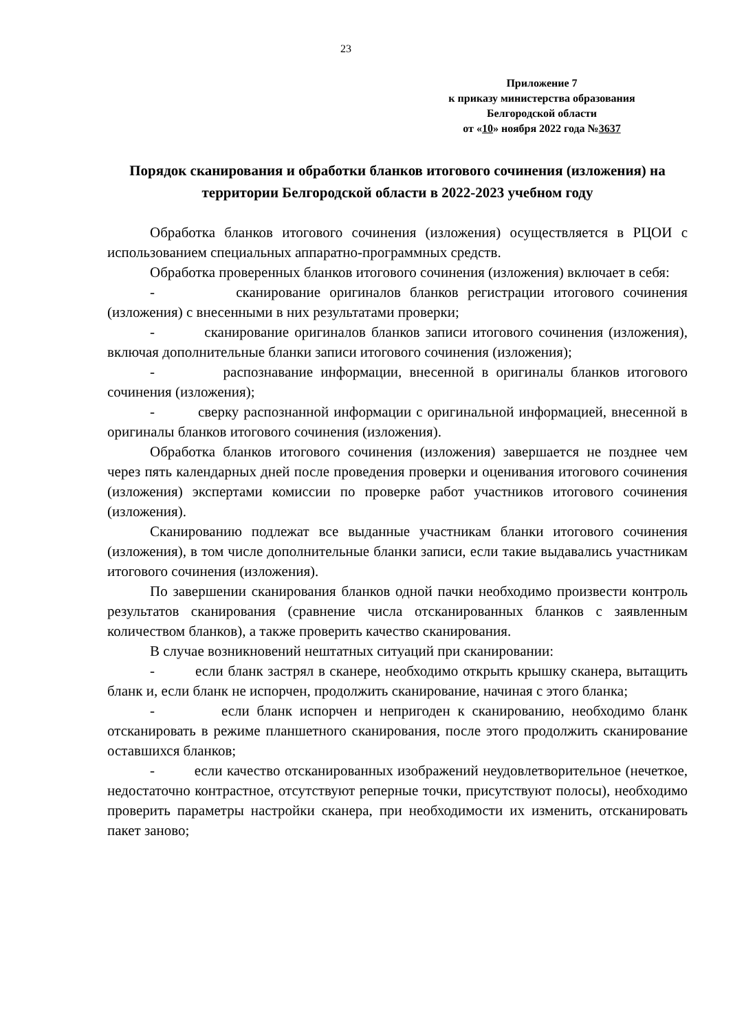23
Приложение 7
к приказу министерства образования
Белгородской области
от «10» ноября 2022 года №3637
Порядок сканирования и обработки бланков итогового сочинения (изложения) на территории Белгородской области в 2022-2023 учебном году
Обработка бланков итогового сочинения (изложения) осуществляется в РЦОИ с использованием специальных аппаратно-программных средств.
Обработка проверенных бланков итогового сочинения (изложения) включает в себя:
- сканирование оригиналов бланков регистрации итогового сочинения (изложения) с внесенными в них результатами проверки;
- сканирование оригиналов бланков записи итогового сочинения (изложения), включая дополнительные бланки записи итогового сочинения (изложения);
- распознавание информации, внесенной в оригиналы бланков итогового сочинения (изложения);
- сверку распознанной информации с оригинальной информацией, внесенной в оригиналы бланков итогового сочинения (изложения).
Обработка бланков итогового сочинения (изложения) завершается не позднее чем через пять календарных дней после проведения проверки и оценивания итогового сочинения (изложения) экспертами комиссии по проверке работ участников итогового сочинения (изложения).
Сканированию подлежат все выданные участникам бланки итогового сочинения (изложения), в том числе дополнительные бланки записи, если такие выдавались участникам итогового сочинения (изложения).
По завершении сканирования бланков одной пачки необходимо произвести контроль результатов сканирования (сравнение числа отсканированных бланков с заявленным количеством бланков), а также проверить качество сканирования.
В случае возникновений нештатных ситуаций при сканировании:
- если бланк застрял в сканере, необходимо открыть крышку сканера, вытащить бланк и, если бланк не испорчен, продолжить сканирование, начиная с этого бланка;
- если бланк испорчен и непригоден к сканированию, необходимо бланк отсканировать в режиме планшетного сканирования, после этого продолжить сканирование оставшихся бланков;
- если качество отсканированных изображений неудовлетворительное (нечеткое, недостаточно контрастное, отсутствуют реперные точки, присутствуют полосы), необходимо проверить параметры настройки сканера, при необходимости их изменить, отсканировать пакет заново;